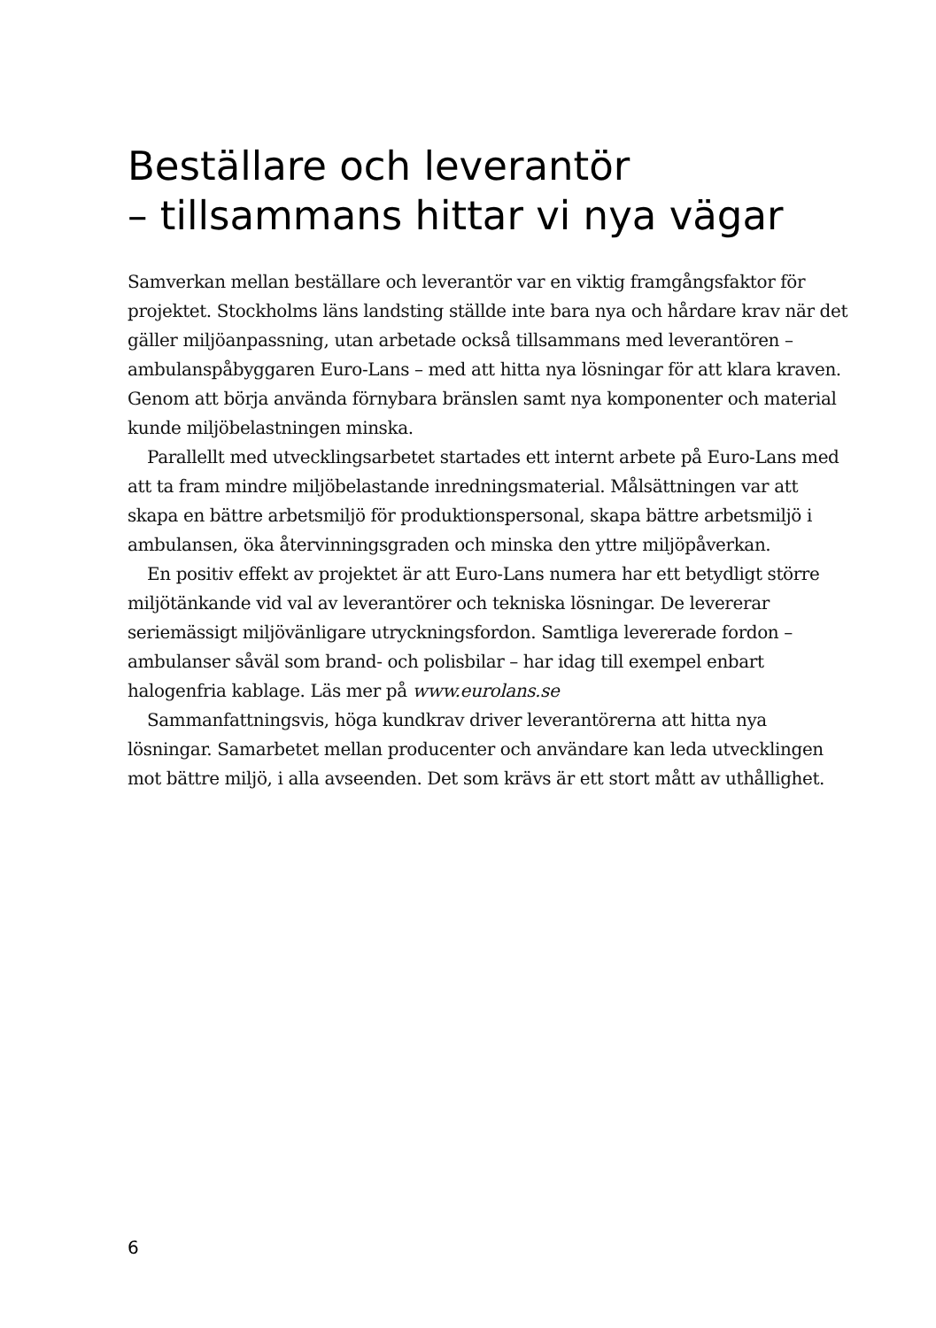Beställare och leverantör
– tillsammans hittar vi nya vägar
Samverkan mellan beställare och leverantör var en viktig framgångsfaktor för projektet. Stockholms läns landsting ställde inte bara nya och hårdare krav när det gäller miljöanpassning, utan arbetade också tillsammans med leverantören – ambulanspåbyggaren Euro-Lans – med att hitta nya lösningar för att klara kraven. Genom att börja använda förnybara bränslen samt nya komponenter och material kunde miljöbelastningen minska.
Parallellt med utvecklingsarbetet startades ett internt arbete på Euro-Lans med att ta fram mindre miljöbelastande inredningsmaterial. Målsättningen var att skapa en bättre arbetsmiljö för produktionspersonal, skapa bättre arbetsmiljö i ambulansen, öka återvinningsgraden och minska den yttre miljöpåverkan.
En positiv effekt av projektet är att Euro-Lans numera har ett betydligt större miljötänkande vid val av leverantörer och tekniska lösningar. De levererar seriemässigt miljövänligare utryckningsfordon. Samtliga levererade fordon – ambulanser såväl som brand- och polisbilar – har idag till exempel enbart halogenfria kablage. Läs mer på www.eurolans.se
Sammanfattningsvis, höga kundkrav driver leverantörerna att hitta nya lösningar. Samarbetet mellan producenter och användare kan leda utvecklingen mot bättre miljö, i alla avseenden. Det som krävs är ett stort mått av uthållighet.
6